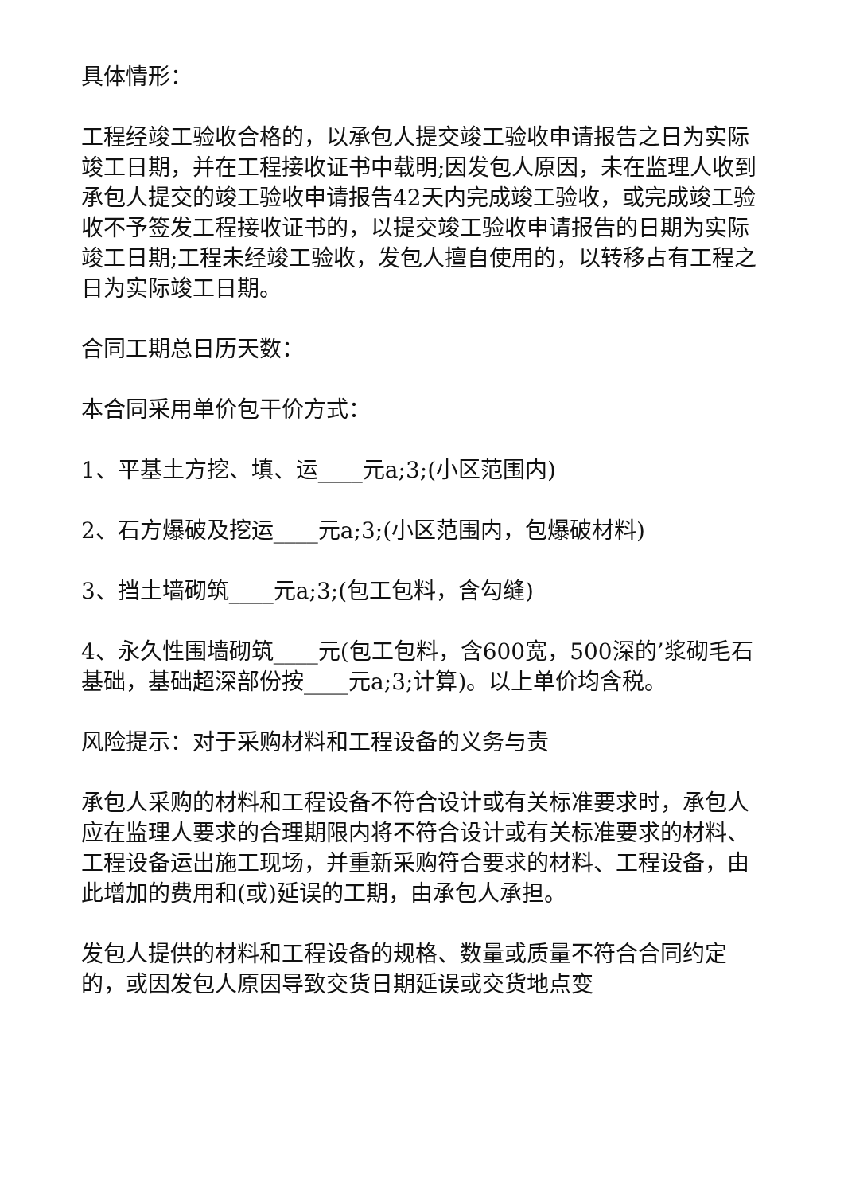具体情形：
工程经竣工验收合格的，以承包人提交竣工验收申请报告之日为实际竣工日期，并在工程接收证书中载明;因发包人原因，未在监理人收到承包人提交的竣工验收申请报告42天内完成竣工验收，或完成竣工验收不予签发工程接收证书的，以提交竣工验收申请报告的日期为实际竣工日期;工程未经竣工验收，发包人擅自使用的，以转移占有工程之日为实际竣工日期。
合同工期总日历天数：
本合同采用单价包干价方式：
1、平基土方挖、填、运____元a;3;(小区范围内)
2、石方爆破及挖运____元a;3;(小区范围内，包爆破材料)
3、挡土墙砌筑____元a;3;(包工包料，含勾缝)
4、永久性围墙砌筑____元(包工包料，含600宽，500深的’浆砌毛石基础，基础超深部份按____元a;3;计算)。以上单价均含税。
风险提示：对于采购材料和工程设备的义务与责
承包人采购的材料和工程设备不符合设计或有关标准要求时，承包人应在监理人要求的合理期限内将不符合设计或有关标准要求的材料、工程设备运出施工现场，并重新采购符合要求的材料、工程设备，由此增加的费用和(或)延误的工期，由承包人承担。
发包人提供的材料和工程设备的规格、数量或质量不符合合同约定的，或因发包人原因导致交货日期延误或交货地点变